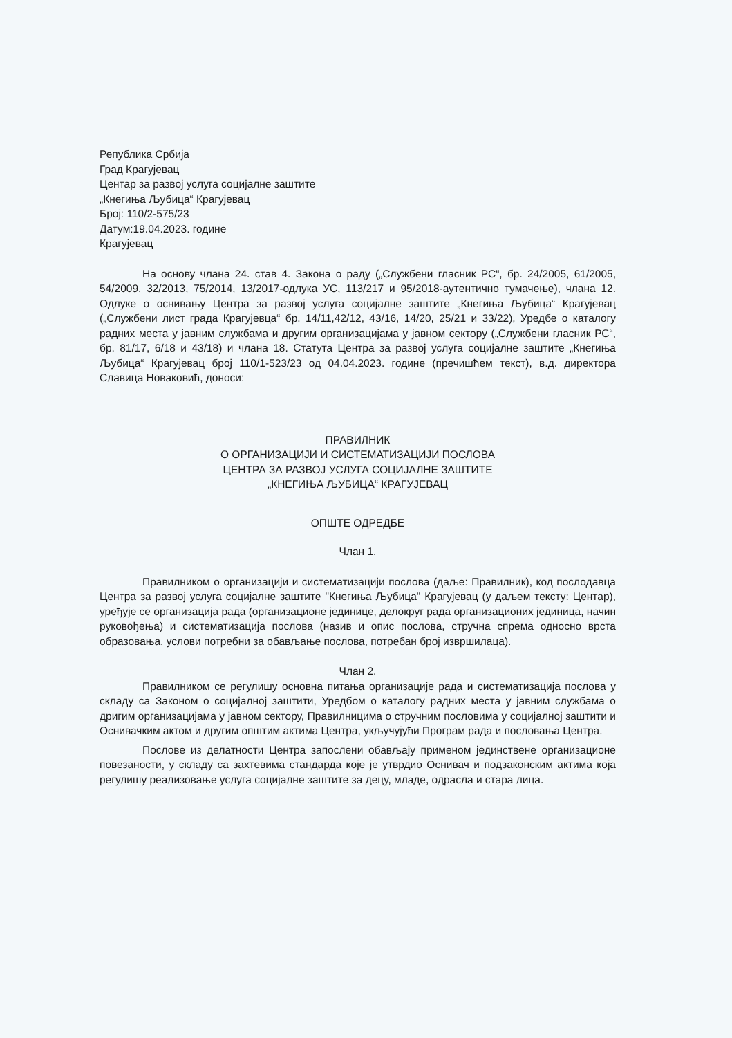Република Србија
Град Крагујевац
Центар за развој услуга социјалне заштите
„Кнегиња Љубица“ Крагујевац
Број: 110/2-575/23
Датум:19.04.2023. године
Крагујевац
На основу члана 24. став 4. Закона о раду („Службени гласник РС“, бр. 24/2005, 61/2005, 54/2009, 32/2013, 75/2014, 13/2017-одлука УС, 113/217 и 95/2018-аутентично тумачење), члана 12. Одлуке о оснивању Центра за развој услуга социјалне заштите „Кнегиња Љубица“ Крагујевац („Службени лист града Крагујевца“ бр. 14/11,42/12, 43/16, 14/20, 25/21 и 33/22), Уредбе о каталогу радних места у јавним службама и другим организацијама у јавном сектору („Службени гласник РС“, бр. 81/17, 6/18 и 43/18) и члана 18. Статута Центра за развој услуга социјалне заштите „Кнегиња Љубица“ Крагујевац број 110/1-523/23 од 04.04.2023. године (пречишћем текст), в.д. директора Славица Новаковић, доноси:
ПРАВИЛНИК
О ОРГАНИЗАЦИЈИ И СИСТЕМАТИЗАЦИЈИ ПОСЛОВА
ЦЕНТРА ЗА РАЗВОЈ УСЛУГА СОЦИЈАЛНЕ ЗАШТИТЕ
„КНЕГИЊА ЉУБИЦА“ КРАГУЈЕВАЦ
ОПШТЕ ОДРЕДБЕ
Члан 1.
Правилником о организацији и систематизацији послова (даље: Правилник), код послодавца Центра за развој услуга социјалне заштите "Кнегиња Љубица" Крагујевац (у даљем тексту: Центар), уређује се организација рада (организационе јединице, делокруг рада организационих јединица, начин руковођења) и систематизација послова (назив и опис послова, стручна спрема односно врста образовања, услови потребни за обављање послова, потребан број извршилаца).
Члан 2.
Правилником се регулишу основна питања организације рада и систематизација послова у складу са Законом о социјалној заштити, Уредбом о каталогу радних места у јавним службама о дригим организацијама у јавном сектору, Правилницима о стручним пословима у социјалној заштити и Оснивачким актом и другим општим актима Центра, укључујући Програм рада и пословања Центра.
Послове из делатности Центра запослени обављају применом јединствене организационе повезаности, у складу са захтевима стандарда које је утврдио Оснивач и подзаконским актима која регулишу реализовање услуга социјалне заштите за децу, младе, одрасла и стара лица.